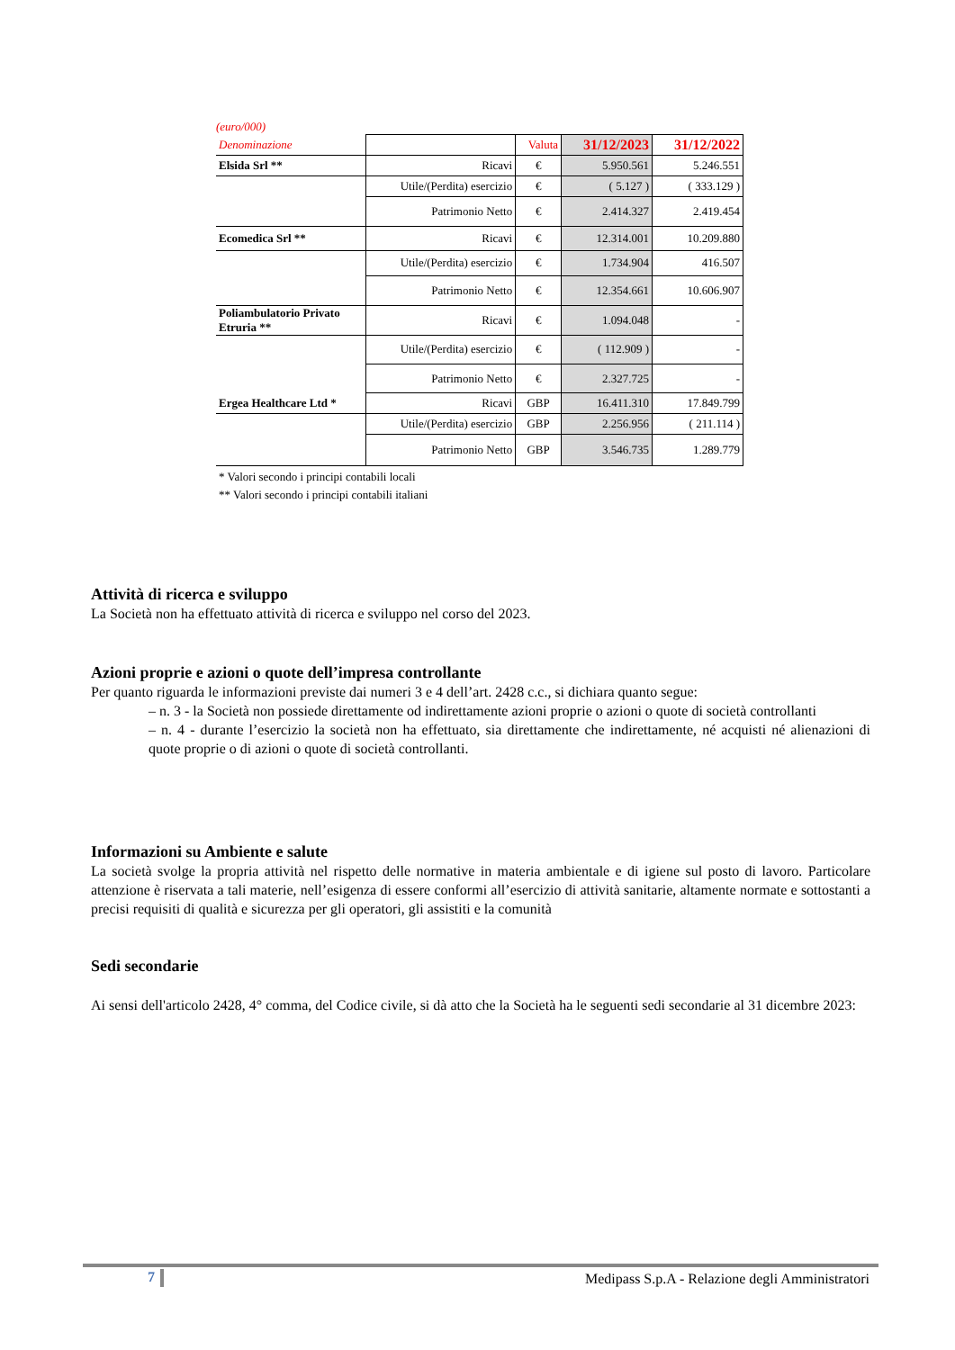(euro/000)
| Denominazione | | Valuta | 31/12/2023 | 31/12/2022 |
| Elsida Srl ** | Ricavi | € | 5.950.561 | 5.246.551 |
| | Utile/(Perdita) esercizio | € | ( 5.127 ) | ( 333.129 ) |
| | Patrimonio Netto | € | 2.414.327 | 2.419.454 |
| Ecomedica Srl ** | Ricavi | € | 12.314.001 | 10.209.880 |
| | Utile/(Perdita) esercizio | € | 1.734.904 | 416.507 |
| | Patrimonio Netto | € | 12.354.661 | 10.606.907 |
| Poliambulatorio Privato Etruria ** | Ricavi | € | 1.094.048 | - |
| | Utile/(Perdita) esercizio | € | ( 112.909 ) | - |
| | Patrimonio Netto | € | 2.327.725 | - |
| Ergea Healthcare Ltd * | Ricavi | GBP | 16.411.310 | 17.849.799 |
| | Utile/(Perdita) esercizio | GBP | 2.256.956 | ( 211.114 ) |
| | Patrimonio Netto | GBP | 3.546.735 | 1.289.779 |
* Valori secondo i principi contabili locali
** Valori secondo i principi contabili italiani
Attività di ricerca e sviluppo
La Società non ha effettuato attività di ricerca e sviluppo nel corso del 2023.
Azioni proprie e azioni o quote dell’impresa controllante
Per quanto riguarda le informazioni previste dai numeri 3 e 4 dell’art. 2428 c.c., si dichiara quanto segue:
– n. 3 - la Società non possiede direttamente od indirettamente azioni proprie o azioni o quote di società controllanti
– n. 4 - durante l’esercizio la società non ha effettuato, sia direttamente che indirettamente, né acquisti né alienazioni di quote proprie o di azioni o quote di società controllanti.
Informazioni su Ambiente e salute
La società svolge la propria attività nel rispetto delle normative in materia ambientale e di igiene sul posto di lavoro. Particolare attenzione è riservata a tali materie, nell’esigenza di essere conformi all’esercizio di attività sanitarie, altamente normate e sottostanti a precisi requisiti di qualità e sicurezza per gli operatori, gli assistiti e la comunità
Sedi secondarie
Ai sensi dell'articolo 2428, 4° comma, del Codice civile, si dà atto che la Società ha le seguenti sedi secondarie al 31 dicembre 2023:
7
Medipass S.p.A - Relazione degli Amministratori